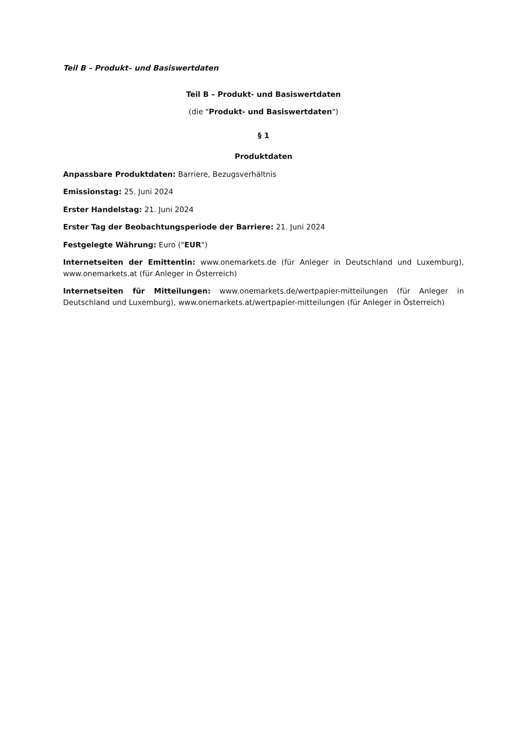Teil B – Produkt– und Basiswertdaten
Teil B – Produkt- und Basiswertdaten
(die "Produkt- und Basiswertdaten")
§ 1
Produktdaten
Anpassbare Produktdaten: Barriere, Bezugsverhältnis
Emissionstag: 25. Juni 2024
Erster Handelstag: 21. Juni 2024
Erster Tag der Beobachtungsperiode der Barriere: 21. Juni 2024
Festgelegte Währung: Euro ("EUR")
Internetseiten der Emittentin: www.onemarkets.de (für Anleger in Deutschland und Luxemburg), www.onemarkets.at (für Anleger in Österreich)
Internetseiten für Mitteilungen: www.onemarkets.de/wertpapier-mitteilungen (für Anleger in Deutschland und Luxemburg), www.onemarkets.at/wertpapier-mitteilungen (für Anleger in Österreich)